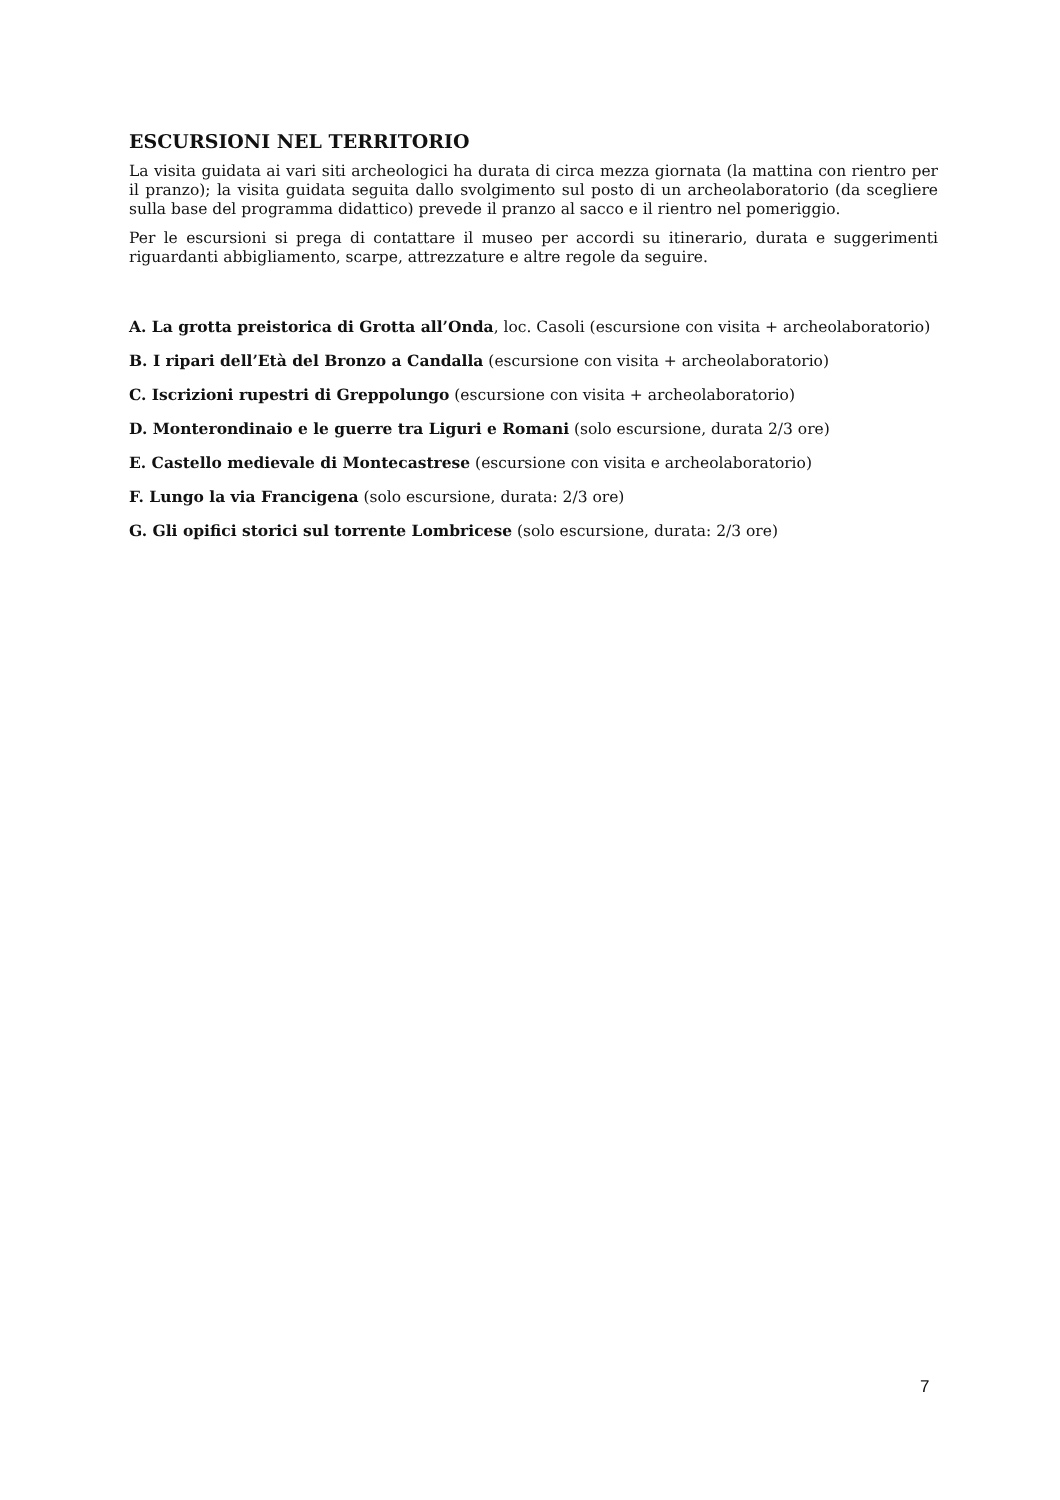ESCURSIONI NEL TERRITORIO
La visita guidata ai vari siti archeologici ha durata di circa mezza giornata (la mattina con rientro per il pranzo); la visita guidata seguita dallo svolgimento sul posto di un archeolaboratorio (da scegliere sulla base del programma didattico) prevede il pranzo al sacco e il rientro nel pomeriggio.
Per le escursioni si prega di contattare il museo per accordi su itinerario, durata e suggerimenti riguardanti abbigliamento, scarpe, attrezzature e altre regole da seguire.
A. La grotta preistorica di Grotta all’Onda, loc. Casoli (escursione con visita + archeolaboratorio)
B. I ripari dell’Età del Bronzo a Candalla (escursione con visita + archeolaboratorio)
C. Iscrizioni rupestri di Greppolungo (escursione con visita + archeolaboratorio)
D. Monterondinaio e le guerre tra Liguri e Romani (solo escursione, durata 2/3 ore)
E. Castello medievale di Montecastrese (escursione con visita e archeolaboratorio)
F. Lungo la via Francigena (solo escursione, durata: 2/3 ore)
G. Gli opifici storici sul torrente Lombricese (solo escursione, durata: 2/3 ore)
7